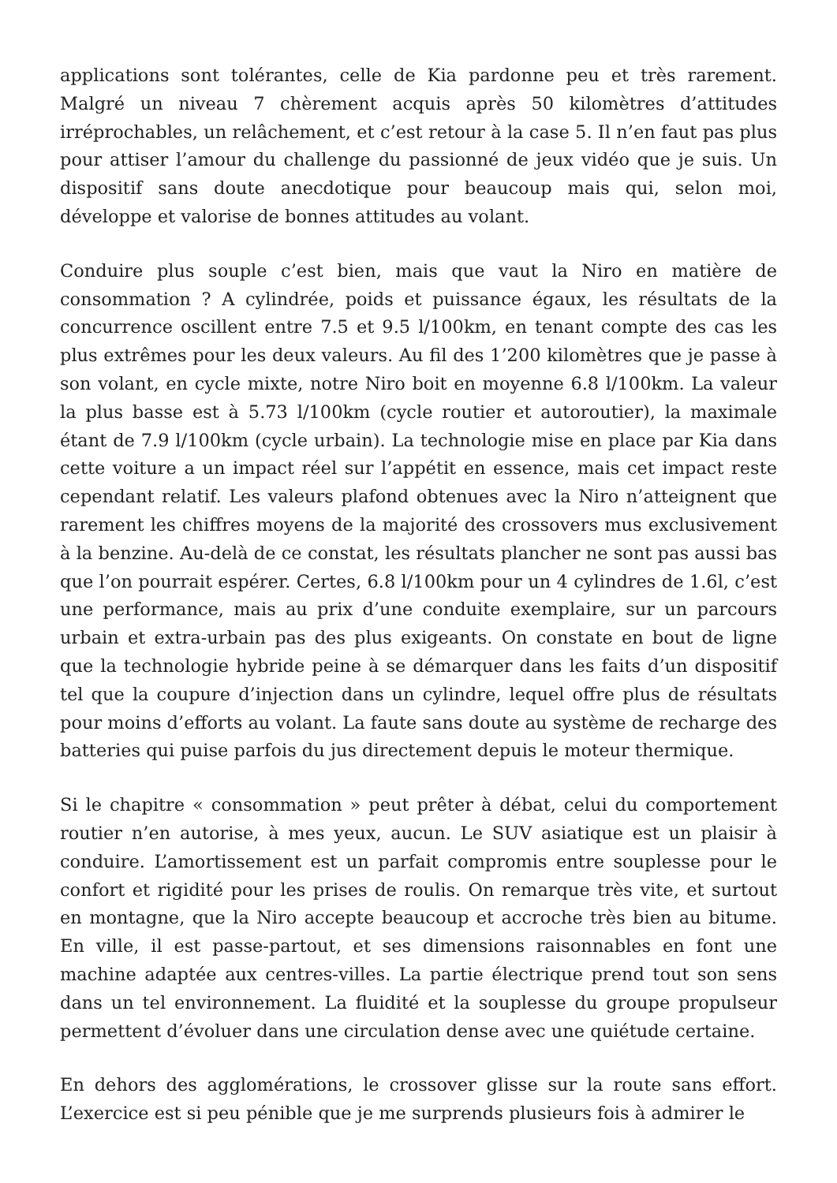applications sont tolérantes, celle de Kia pardonne peu et très rarement. Malgré un niveau 7 chèrement acquis après 50 kilomètres d’attitudes irréprochables, un relâchement, et c’est retour à la case 5. Il n’en faut pas plus pour attiser l’amour du challenge du passionné de jeux vidéo que je suis. Un dispositif sans doute anecdotique pour beaucoup mais qui, selon moi, développe et valorise de bonnes attitudes au volant.
Conduire plus souple c’est bien, mais que vaut la Niro en matière de consommation ? A cylindrée, poids et puissance égaux, les résultats de la concurrence oscillent entre 7.5 et 9.5 l/100km, en tenant compte des cas les plus extrêmes pour les deux valeurs. Au fil des 1’200 kilomètres que je passe à son volant, en cycle mixte, notre Niro boit en moyenne 6.8 l/100km. La valeur la plus basse est à 5.73 l/100km (cycle routier et autoroutier), la maximale étant de 7.9 l/100km (cycle urbain). La technologie mise en place par Kia dans cette voiture a un impact réel sur l’appétit en essence, mais cet impact reste cependant relatif. Les valeurs plafond obtenues avec la Niro n’atteignent que rarement les chiffres moyens de la majorité des crossovers mus exclusivement à la benzine. Au-delà de ce constat, les résultats plancher ne sont pas aussi bas que l’on pourrait espérer. Certes, 6.8 l/100km pour un 4 cylindres de 1.6l, c’est une performance, mais au prix d’une conduite exemplaire, sur un parcours urbain et extra-urbain pas des plus exigeants. On constate en bout de ligne que la technologie hybride peine à se démarquer dans les faits d’un dispositif tel que la coupure d’injection dans un cylindre, lequel offre plus de résultats pour moins d’efforts au volant. La faute sans doute au système de recharge des batteries qui puise parfois du jus directement depuis le moteur thermique.
Si le chapitre « consommation » peut prêter à débat, celui du comportement routier n’en autorise, à mes yeux, aucun. Le SUV asiatique est un plaisir à conduire. L’amortissement est un parfait compromis entre souplesse pour le confort et rigidité pour les prises de roulis. On remarque très vite, et surtout en montagne, que la Niro accepte beaucoup et accroche très bien au bitume. En ville, il est passe-partout, et ses dimensions raisonnables en font une machine adaptée aux centres-villes. La partie électrique prend tout son sens dans un tel environnement. La fluidité et la souplesse du groupe propulseur permettent d’évoluer dans une circulation dense avec une quiétude certaine.
En dehors des agglomérations, le crossover glisse sur la route sans effort. L’exercice est si peu pénible que je me surprends plusieurs fois à admirer le